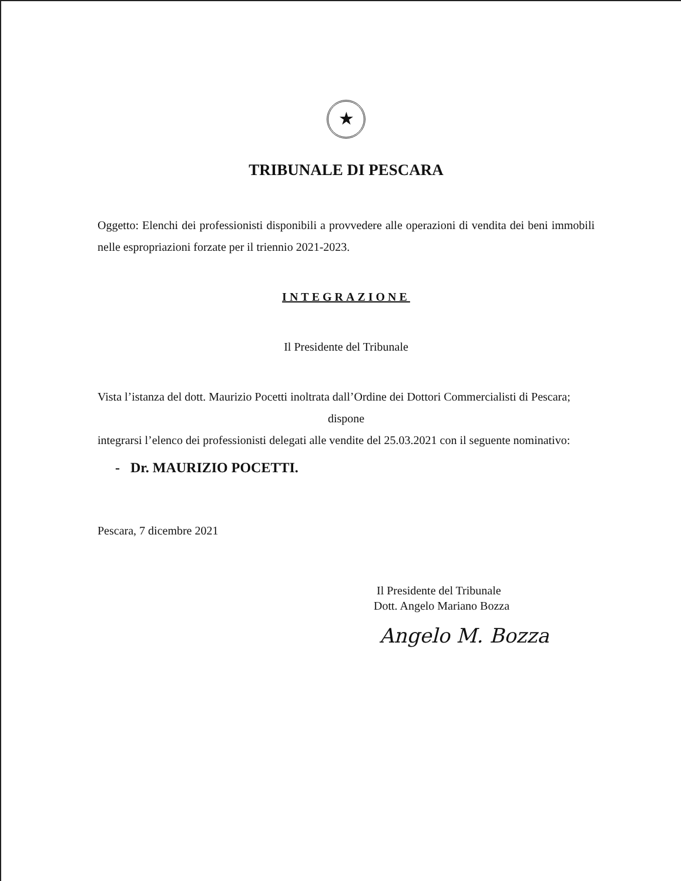★
TRIBUNALE DI PESCARA
Oggetto: Elenchi dei professionisti disponibili a provvedere alle operazioni di vendita dei beni immobili nelle espropriazioni forzate per il triennio 2021-2023.
INTEGRAZIONE
Il Presidente del Tribunale
Vista l’istanza del dott. Maurizio Pocetti inoltrata dall’Ordine dei Dottori Commercialisti di Pescara;
dispone
integrarsi l’elenco dei professionisti delegati alle vendite del 25.03.2021 con il seguente nominativo:
- Dr. MAURIZIO POCETTI.
Pescara, 7 dicembre 2021
Il Presidente del Tribunale
Dott. Angelo Mariano Bozza
Angelo M. Bozza